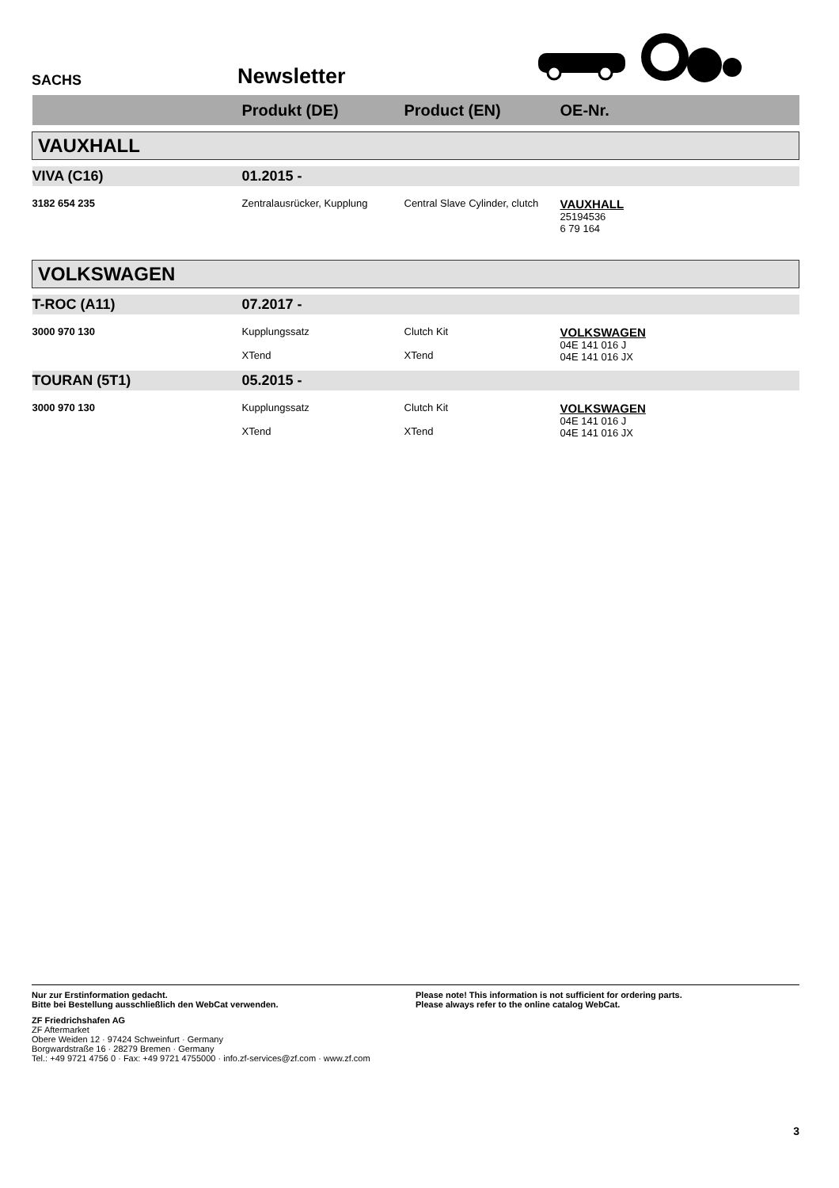SACHS
Newsletter
| | Produkt (DE) | Product (EN) | OE-Nr. |
| --- | --- | --- | --- |
| VAUXHALL | | | |
| VIVA (C16) | 01.2015 - | | |
| 3182 654 235 | Zentralausrücker, Kupplung | Central Slave Cylinder, clutch | VAUXHALL 25194536 6 79 164 |
| VOLKSWAGEN | | | |
| T-ROC (A11) | 07.2017 - | | |
| 3000 970 130 | Kupplungssatz XTend | Clutch Kit XTend | VOLKSWAGEN 04E 141 016 J 04E 141 016 JX |
| TOURAN (5T1) | 05.2015 - | | |
| 3000 970 130 | Kupplungssatz XTend | Clutch Kit XTend | VOLKSWAGEN 04E 141 016 J 04E 141 016 JX |
Nur zur Erstinformation gedacht.
Bitte bei Bestellung ausschließlich den WebCat verwenden.
Please note! This information is not sufficient for ordering parts.
Please always refer to the online catalog WebCat.
ZF Friedrichshafen AG
ZF Aftermarket
Obere Weiden 12 · 97424 Schweinfurt · Germany
Borgwardstraße 16 · 28279 Bremen · Germany
Tel.: +49 9721 4756 0 · Fax: +49 9721 4755000 · info.zf-services@zf.com · www.zf.com
3